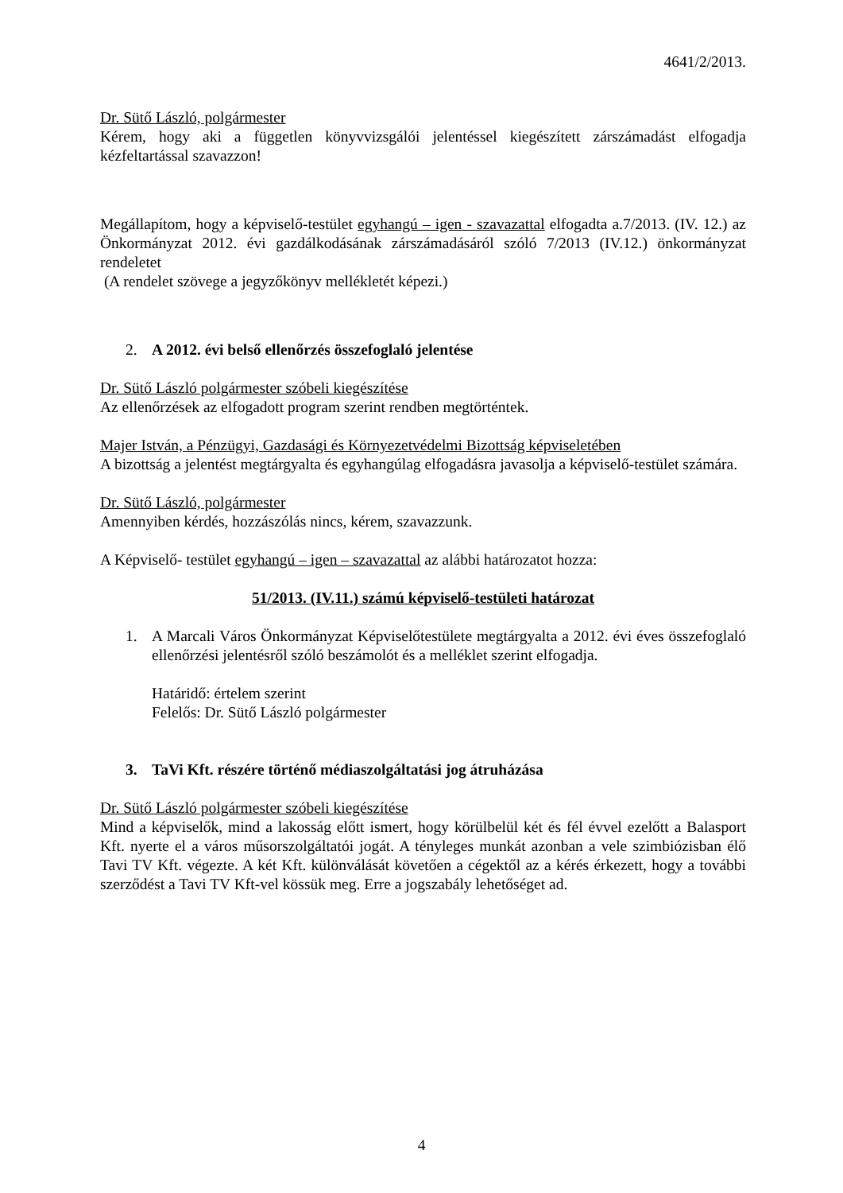4641/2/2013.
Dr. Sütő László, polgármester
Kérem, hogy aki a független könyvvizsgálói jelentéssel kiegészített zárszámadást elfogadja kézfeltartással szavazzon!
Megállapítom, hogy a képviselő-testület egyhangú – igen - szavazattal elfogadta a.7/2013. (IV. 12.) az Önkormányzat 2012. évi gazdálkodásának zárszámadásáról szóló 7/2013 (IV.12.) önkormányzat rendeletet
(A rendelet szövege a jegyzőkönyv mellékletét képezi.)
2. A 2012. évi belső ellenőrzés összefoglaló jelentése
Dr. Sütő László polgármester szóbeli kiegészítése
Az ellenőrzések az elfogadott program szerint rendben megtörténtek.
Majer István, a Pénzügyi, Gazdasági és Környezetvédelmi Bizottság képviseletében
A bizottság a jelentést megtárgyalta és egyhangúlag elfogadásra javasolja a képviselő-testület számára.
Dr. Sütő László, polgármester
Amennyiben kérdés, hozzászólás nincs, kérem, szavazzunk.
A Képviselő- testület egyhangú – igen – szavazattal az alábbi határozatot hozza:
51/2013. (IV.11.) számú képviselő-testületi határozat
1. A Marcali Város Önkormányzat Képviselőtestülete megtárgyalta a 2012. évi éves összefoglaló ellenőrzési jelentésről szóló beszámolót és a melléklet szerint elfogadja.
Határidő: értelem szerint
Felelős: Dr. Sütő László polgármester
3. TaVi Kft. részére történő médiaszolgáltatási jog átruházása
Dr. Sütő László polgármester szóbeli kiegészítése
Mind a képviselők, mind a lakosság előtt ismert, hogy körülbelül két és fél évvel ezelőtt a Balasport Kft. nyerte el a város műsorszolgáltatói jogát. A tényleges munkát azonban a vele szimbiózisban élő Tavi TV Kft. végezte. A két Kft. különválását követően a cégektől az a kérés érkezett, hogy a további szerződést a Tavi TV Kft-vel kössük meg. Erre a jogszabály lehetőséget ad.
4